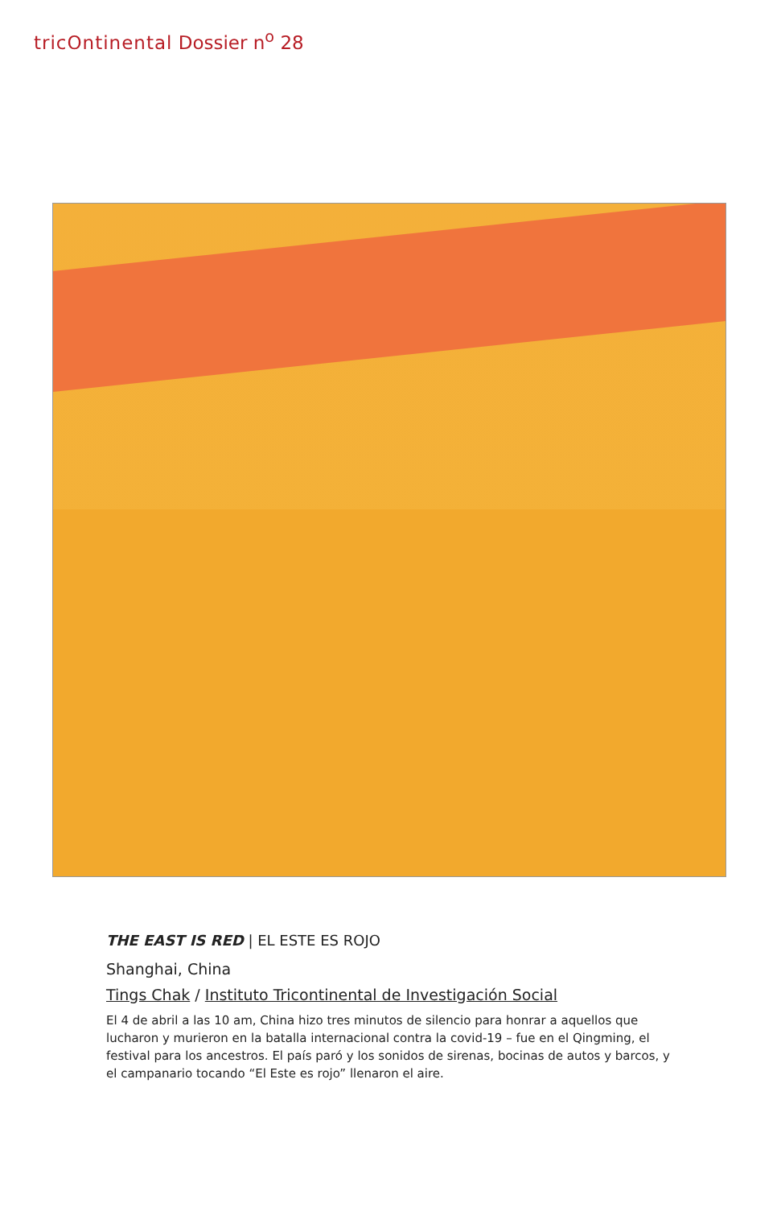tricOntinental Dossier n<sup>o</sup> 28
THE EAST IS RED | EL ESTE ES ROJO
Shanghai, China
Tings Chak / Instituto Tricontinental de Investigación Social
El 4 de abril a las 10 am, China hizo tres minutos de silencio para honrar a aquellos que lucharon y murieron en la batalla internacional contra la covid-19 – fue en el Qingming, el festival para los ancestros. El país paró y los sonidos de sirenas, bocinas de autos y barcos, y el campanario tocando “El Este es rojo” llenaron el aire.